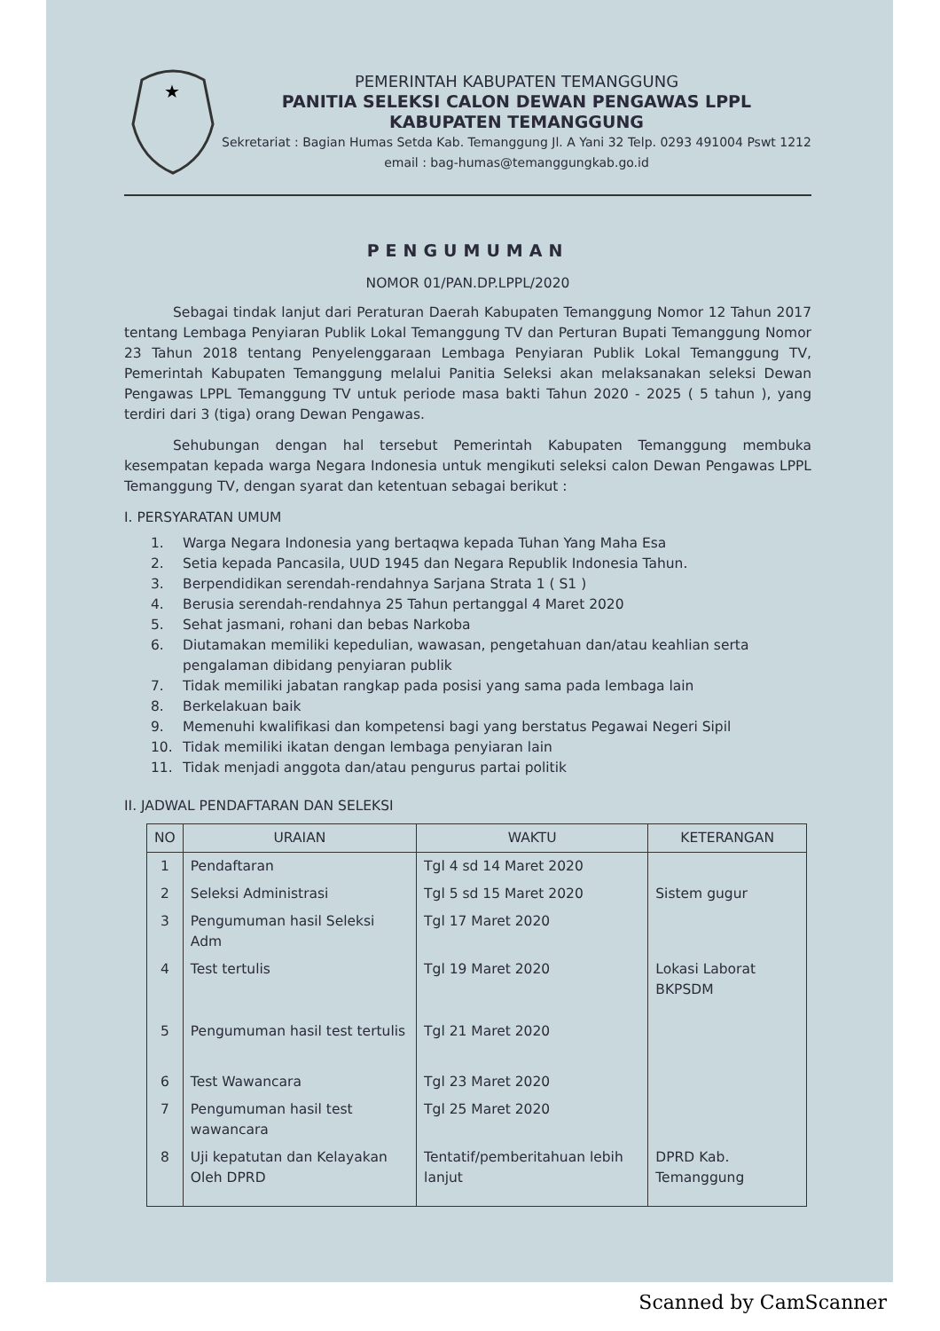★
PEMERINTAH KABUPATEN TEMANGGUNG
PANITIA SELEKSI CALON DEWAN PENGAWAS LPPL
KABUPATEN TEMANGGUNG
Sekretariat : Bagian Humas Setda Kab. Temanggung Jl. A Yani 32 Telp. 0293 491004 Pswt 1212 email : bag-humas@temanggungkab.go.id
PENGUMUMAN
NOMOR 01/PAN.DP.LPPL/2020
Sebagai tindak lanjut dari Peraturan Daerah Kabupaten Temanggung Nomor 12 Tahun 2017 tentang Lembaga Penyiaran Publik Lokal Temanggung TV dan Perturan Bupati Temanggung Nomor 23 Tahun 2018 tentang Penyelenggaraan Lembaga Penyiaran Publik Lokal Temanggung TV, Pemerintah Kabupaten Temanggung melalui Panitia Seleksi akan melaksanakan seleksi Dewan Pengawas LPPL Temanggung TV untuk periode masa bakti Tahun 2020 - 2025 ( 5 tahun ), yang terdiri dari 3 (tiga) orang Dewan Pengawas.
Sehubungan dengan hal tersebut Pemerintah Kabupaten Temanggung membuka kesempatan kepada warga Negara Indonesia untuk mengikuti seleksi calon Dewan Pengawas LPPL Temanggung TV, dengan syarat dan ketentuan sebagai berikut :
I. PERSYARATAN UMUM
1. Warga Negara Indonesia yang bertaqwa kepada Tuhan Yang Maha Esa
2. Setia kepada Pancasila, UUD 1945 dan Negara Republik Indonesia Tahun.
3. Berpendidikan serendah-rendahnya Sarjana Strata 1 ( S1 )
4. Berusia serendah-rendahnya 25 Tahun pertanggal 4 Maret 2020
5. Sehat jasmani, rohani dan bebas Narkoba
6. Diutamakan memiliki kepedulian, wawasan, pengetahuan dan/atau keahlian serta pengalaman dibidang penyiaran publik
7. Tidak memiliki jabatan rangkap pada posisi yang sama pada lembaga lain
8. Berkelakuan baik
9. Memenuhi kwalifikasi dan kompetensi bagi yang berstatus Pegawai Negeri Sipil
10. Tidak memiliki ikatan dengan lembaga penyiaran lain
11. Tidak menjadi anggota dan/atau pengurus partai politik
II. JADWAL PENDAFTARAN DAN SELEKSI
| NO | URAIAN | WAKTU | KETERANGAN |
| --- | --- | --- | --- |
| 1 | Pendaftaran | Tgl 4 sd 14 Maret 2020 | |
| 2 | Seleksi Administrasi | Tgl 5 sd 15 Maret 2020 | Sistem gugur |
| 3 | Pengumuman hasil Seleksi Adm | Tgl 17 Maret 2020 | |
| 4 | Test tertulis | Tgl 19 Maret 2020 | Lokasi Laborat BKPSDM |
| 5 | Pengumuman hasil test tertulis | Tgl 21 Maret 2020 | |
| 6 | Test Wawancara | Tgl 23 Maret 2020 | |
| 7 | Pengumuman hasil test wawancara | Tgl 25 Maret 2020 | |
| 8 | Uji kepatutan dan Kelayakan Oleh DPRD | Tentatif/pemberitahuan lebih lanjut | DPRD Kab. Temanggung |
Scanned by CamScanner